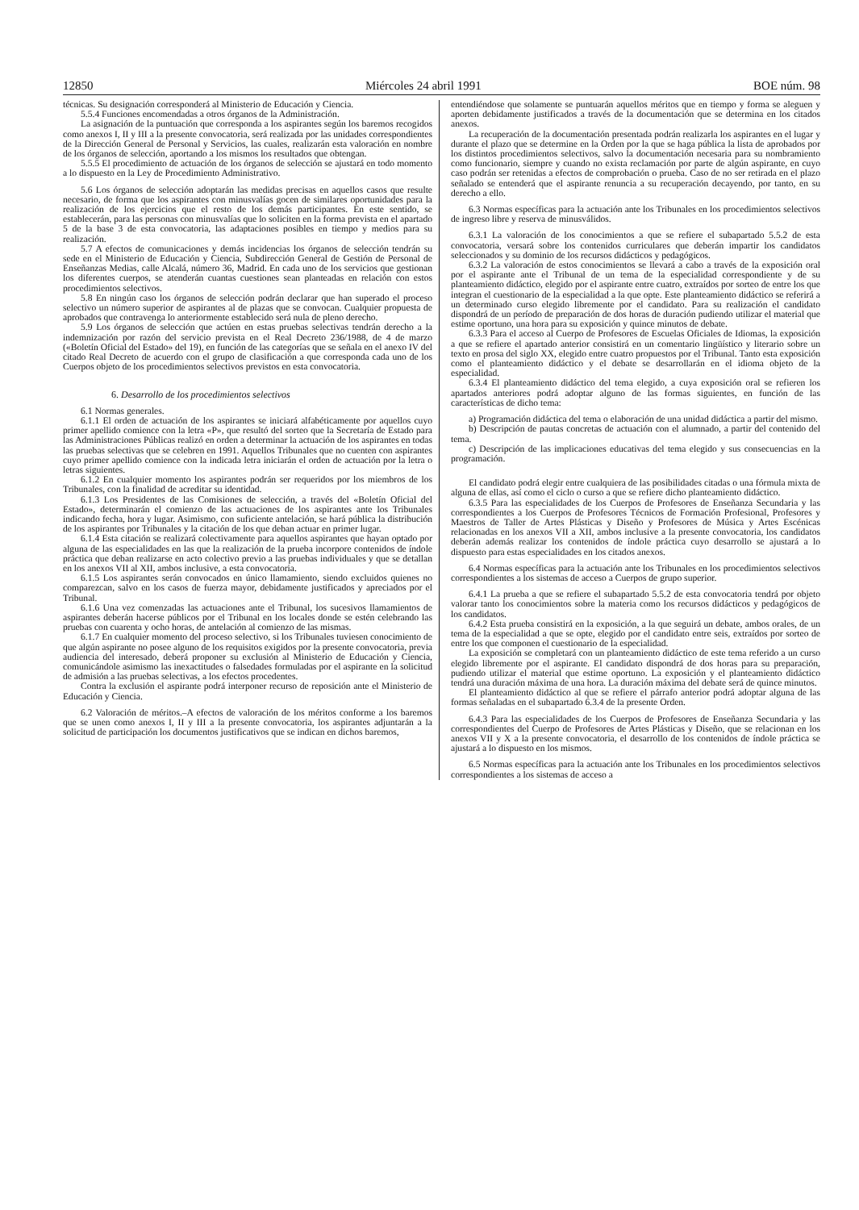12850 Miércoles 24 abril 1991 BOE núm. 98
técnicas. Su designación corresponderá al Ministerio de Educación y Ciencia.
5.5.4 Funciones encomendadas a otros órganos de la Administración.
La asignación de la puntuación que corresponda a los aspirantes según los baremos recogidos como anexos I, II y III a la presente convocatoria, será realizada por las unidades correspondientes de la Dirección General de Personal y Servicios, las cuales, realizarán esta valoración en nombre de los órganos de selección, aportando a los mismos los resultados que obtengan.
5.5.5 El procedimiento de actuación de los órganos de selección se ajustará en todo momento a lo dispuesto en la Ley de Procedimiento Administrativo.
5.6 Los órganos de selección adoptarán las medidas precisas en aquellos casos que resulte necesario, de forma que los aspirantes con minusvalías gocen de similares oportunidades para la realización de los ejercicios que el resto de los demás participantes. En este sentido, se establecerán, para las personas con minusvalías que lo soliciten en la forma prevista en el apartado 5 de la base 3 de esta convocatoria, las adaptaciones posibles en tiempo y medios para su realización.
5.7 A efectos de comunicaciones y demás incidencias los órganos de selección tendrán su sede en el Ministerio de Educación y Ciencia, Subdirección General de Gestión de Personal de Enseñanzas Medias, calle Alcalá, número 36, Madrid. En cada uno de los servicios que gestionan los diferentes cuerpos, se atenderán cuantas cuestiones sean planteadas en relación con estos procedimientos selectivos.
5.8 En ningún caso los órganos de selección podrán declarar que han superado el proceso selectivo un número superior de aspirantes al de plazas que se convocan. Cualquier propuesta de aprobados que contravenga lo anteriormente establecido será nula de pleno derecho.
5.9 Los órganos de selección que actúen en estas pruebas selectivas tendrán derecho a la indemnización por razón del servicio prevista en el Real Decreto 236/1988, de 4 de marzo («Boletín Oficial del Estado» del 19), en función de las categorías que se señala en el anexo IV del citado Real Decreto de acuerdo con el grupo de clasificación a que corresponda cada uno de los Cuerpos objeto de los procedimientos selectivos previstos en esta convocatoria.
6. Desarrollo de los procedimientos selectivos
6.1 Normas generales.
6.1.1 El orden de actuación de los aspirantes se iniciará alfabéticamente por aquellos cuyo primer apellido comience con la letra «P», que resultó del sorteo que la Secretaría de Estado para las Administraciones Públicas realizó en orden a determinar la actuación de los aspirantes en todas las pruebas selectivas que se celebren en 1991. Aquellos Tribunales que no cuenten con aspirantes cuyo primer apellido comience con la indicada letra iniciarán el orden de actuación por la letra o letras siguientes.
6.1.2 En cualquier momento los aspirantes podrán ser requeridos por los miembros de los Tribunales, con la finalidad de acreditar su identidad.
6.1.3 Los Presidentes de las Comisiones de selección, a través del «Boletín Oficial del Estado», determinarán el comienzo de las actuaciones de los aspirantes ante los Tribunales indicando fecha, hora y lugar. Asimismo, con suficiente antelación, se hará pública la distribución de los aspirantes por Tribunales y la citación de los que deban actuar en primer lugar.
6.1.4 Esta citación se realizará colectivamente para aquellos aspirantes que hayan optado por alguna de las especialidades en las que la realización de la prueba incorpore contenidos de índole práctica que deban realizarse en acto colectivo previo a las pruebas individuales y que se detallan en los anexos VII al XII, ambos inclusive, a esta convocatoria.
6.1.5 Los aspirantes serán convocados en único llamamiento, siendo excluidos quienes no comparezcan, salvo en los casos de fuerza mayor, debidamente justificados y apreciados por el Tribunal.
6.1.6 Una vez comenzadas las actuaciones ante el Tribunal, los sucesivos llamamientos de aspirantes deberán hacerse públicos por el Tribunal en los locales donde se estén celebrando las pruebas con cuarenta y ocho horas, de antelación al comienzo de las mismas.
6.1.7 En cualquier momento del proceso selectivo, si los Tribunales tuviesen conocimiento de que algún aspirante no posee alguno de los requisitos exigidos por la presente convocatoria, previa audiencia del interesado, deberá proponer su exclusión al Ministerio de Educación y Ciencia, comunicándole asimismo las inexactitudes o falsedades formuladas por el aspirante en la solicitud de admisión a las pruebas selectivas, a los efectos procedentes.
Contra la exclusión el aspirante podrá interponer recurso de reposición ante el Ministerio de Educación y Ciencia.
6.2 Valoración de méritos.–A efectos de valoración de los méritos conforme a los baremos que se unen como anexos I, II y III a la presente convocatoria, los aspirantes adjuntarán a la solicitud de participación los documentos justificativos que se indican en dichos baremos,
entendiéndose que solamente se puntuarán aquellos méritos que en tiempo y forma se aleguen y aporten debidamente justificados a través de la documentación que se determina en los citados anexos.
La recuperación de la documentación presentada podrán realizarla los aspirantes en el lugar y durante el plazo que se determine en la Orden por la que se haga pública la lista de aprobados por los distintos procedimientos selectivos, salvo la documentación necesaria para su nombramiento como funcionario, siempre y cuando no exista reclamación por parte de algún aspirante, en cuyo caso podrán ser retenidas a efectos de comprobación o prueba. Caso de no ser retirada en el plazo señalado se entenderá que el aspirante renuncia a su recuperación decayendo, por tanto, en su derecho a ello.
6.3 Normas específicas para la actuación ante los Tribunales en los procedimientos selectivos de ingreso libre y reserva de minusválidos.
6.3.1 La valoración de los conocimientos a que se refiere el subapartado 5.5.2 de esta convocatoria, versará sobre los contenidos curriculares que deberán impartir los candidatos seleccionados y su dominio de los recursos didácticos y pedagógicos.
6.3.2 La valoración de estos conocimientos se llevará a cabo a través de la exposición oral por el aspirante ante el Tribunal de un tema de la especialidad correspondiente y de su planteamiento didáctico, elegido por el aspirante entre cuatro, extraídos por sorteo de entre los que integran el cuestionario de la especialidad a la que opte. Este planteamiento didáctico se referirá a un determinado curso elegido libremente por el candidato. Para su realización el candidato dispondrá de un período de preparación de dos horas de duración pudiendo utilizar el material que estime oportuno, una hora para su exposición y quince minutos de debate.
6.3.3 Para el acceso al Cuerpo de Profesores de Escuelas Oficiales de Idiomas, la exposición a que se refiere el apartado anterior consistirá en un comentario lingüístico y literario sobre un texto en prosa del siglo XX, elegido entre cuatro propuestos por el Tribunal. Tanto esta exposición como el planteamiento didáctico y el debate se desarrollarán en el idioma objeto de la especialidad.
6.3.4 El planteamiento didáctico del tema elegido, a cuya exposición oral se refieren los apartados anteriores podrá adoptar alguno de las formas siguientes, en función de las características de dicho tema:
a) Programación didáctica del tema o elaboración de una unidad didáctica a partir del mismo.
b) Descripción de pautas concretas de actuación con el alumnado, a partir del contenido del tema.
c) Descripción de las implicaciones educativas del tema elegido y sus consecuencias en la programación.
El candidato podrá elegir entre cualquiera de las posibilidades citadas o una fórmula mixta de alguna de ellas, así como el ciclo o curso a que se refiere dicho planteamiento didáctico.
6.3.5 Para las especialidades de los Cuerpos de Profesores de Enseñanza Secundaria y las correspondientes a los Cuerpos de Profesores Técnicos de Formación Profesional, Profesores y Maestros de Taller de Artes Plásticas y Diseño y Profesores de Música y Artes Escénicas relacionadas en los anexos VII a XII, ambos inclusive a la presente convocatoria, los candidatos deberán además realizar los contenidos de índole práctica cuyo desarrollo se ajustará a lo dispuesto para estas especialidades en los citados anexos.
6.4 Normas específicas para la actuación ante los Tribunales en los procedimientos selectivos correspondientes a los sistemas de acceso a Cuerpos de grupo superior.
6.4.1 La prueba a que se refiere el subapartado 5.5.2 de esta convocatoria tendrá por objeto valorar tanto los conocimientos sobre la materia como los recursos didácticos y pedagógicos de los candidatos.
6.4.2 Esta prueba consistirá en la exposición, a la que seguirá un debate, ambos orales, de un tema de la especialidad a que se opte, elegido por el candidato entre seis, extraídos por sorteo de entre los que componen el cuestionario de la especialidad.
La exposición se completará con un planteamiento didáctico de este tema referido a un curso elegido libremente por el aspirante. El candidato dispondrá de dos horas para su preparación, pudiendo utilizar el material que estime oportuno. La exposición y el planteamiento didáctico tendrá una duración máxima de una hora. La duración máxima del debate será de quince minutos.
El planteamiento didáctico al que se refiere el párrafo anterior podrá adoptar alguna de las formas señaladas en el subapartado 6.3.4 de la presente Orden.
6.4.3 Para las especialidades de los Cuerpos de Profesores de Enseñanza Secundaria y las correspondientes del Cuerpo de Profesores de Artes Plásticas y Diseño, que se relacionan en los anexos VII y X a la presente convocatoria, el desarrollo de los contenidos de índole práctica se ajustará a lo dispuesto en los mismos.
6.5 Normas específicas para la actuación ante los Tribunales en los procedimientos selectivos correspondientes a los sistemas de acceso a